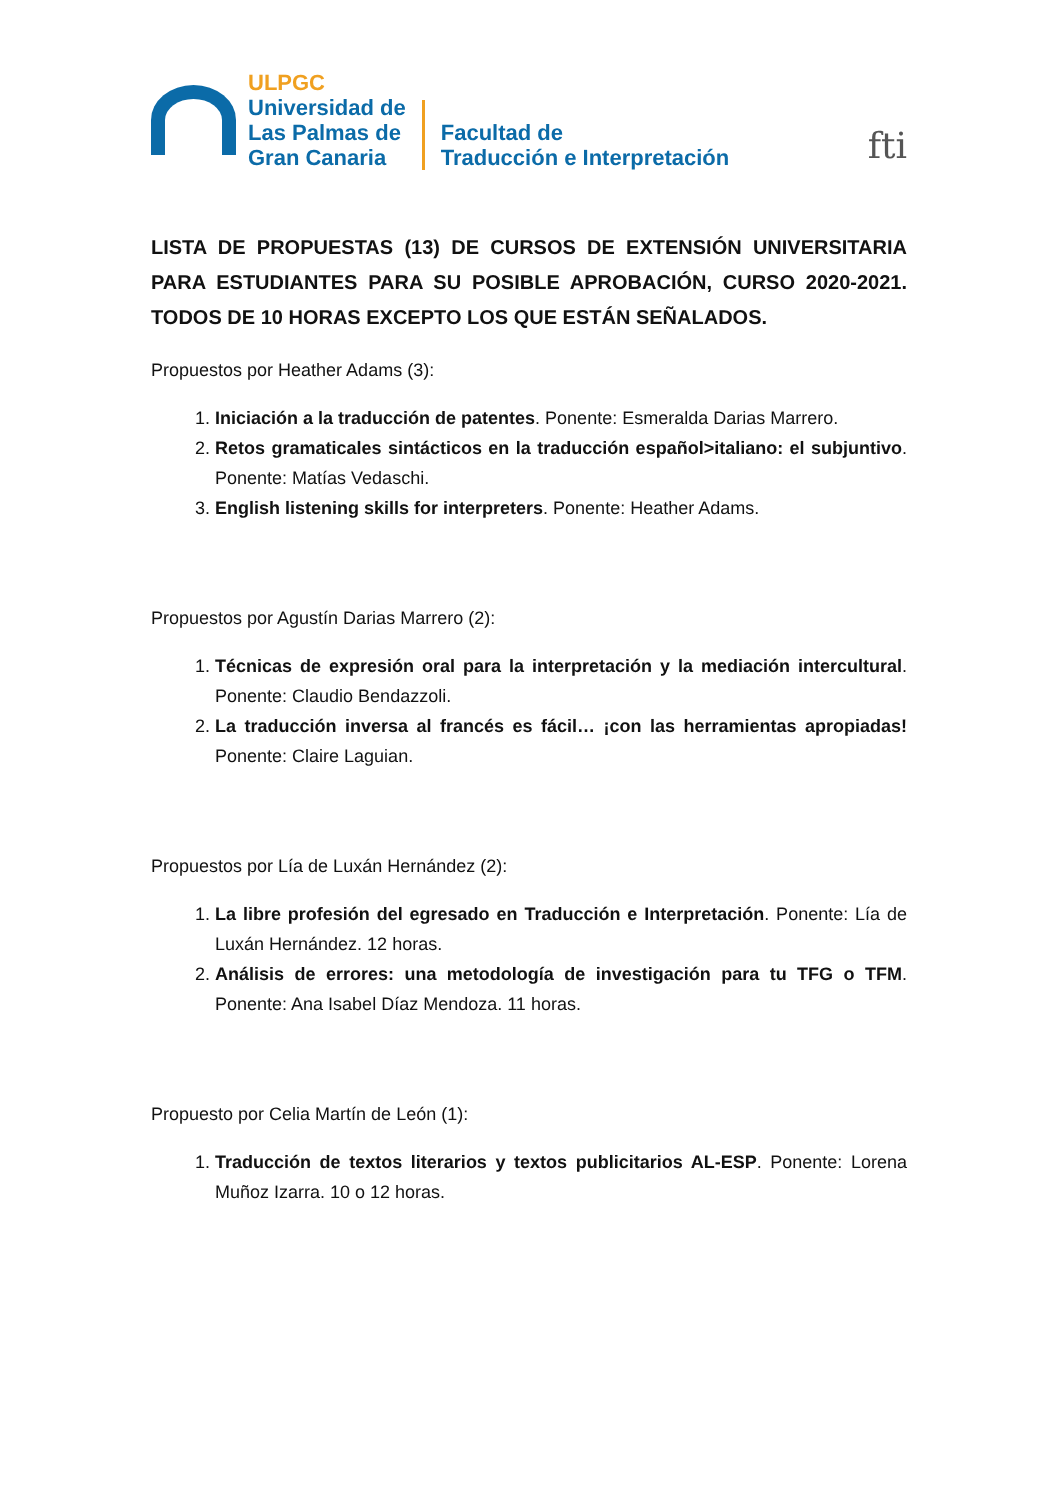ULPGC
Universidad de
Las Palmas de
Gran Canaria
Facultad de
Traducción e Interpretación
fti
LISTA DE PROPUESTAS (13) DE CURSOS DE EXTENSIÓN UNIVERSITARIA PARA ESTUDIANTES PARA SU POSIBLE APROBACIÓN, CURSO 2020-2021. TODOS DE 10 HORAS EXCEPTO LOS QUE ESTÁN SEÑALADOS.
Propuestos por Heather Adams (3):
1. Iniciación a la traducción de patentes. Ponente: Esmeralda Darias Marrero.
2. Retos gramaticales sintácticos en la traducción español>italiano: el subjuntivo. Ponente: Matías Vedaschi.
3. English listening skills for interpreters. Ponente: Heather Adams.
Propuestos por Agustín Darias Marrero (2):
1. Técnicas de expresión oral para la interpretación y la mediación intercultural. Ponente: Claudio Bendazzoli.
2. La traducción inversa al francés es fácil… ¡con las herramientas apropiadas! Ponente: Claire Laguian.
Propuestos por Lía de Luxán Hernández (2):
1. La libre profesión del egresado en Traducción e Interpretación. Ponente: Lía de Luxán Hernández. 12 horas.
2. Análisis de errores: una metodología de investigación para tu TFG o TFM. Ponente: Ana Isabel Díaz Mendoza. 11 horas.
Propuesto por Celia Martín de León (1):
1. Traducción de textos literarios y textos publicitarios AL-ESP. Ponente: Lorena Muñoz Izarra. 10 o 12 horas.